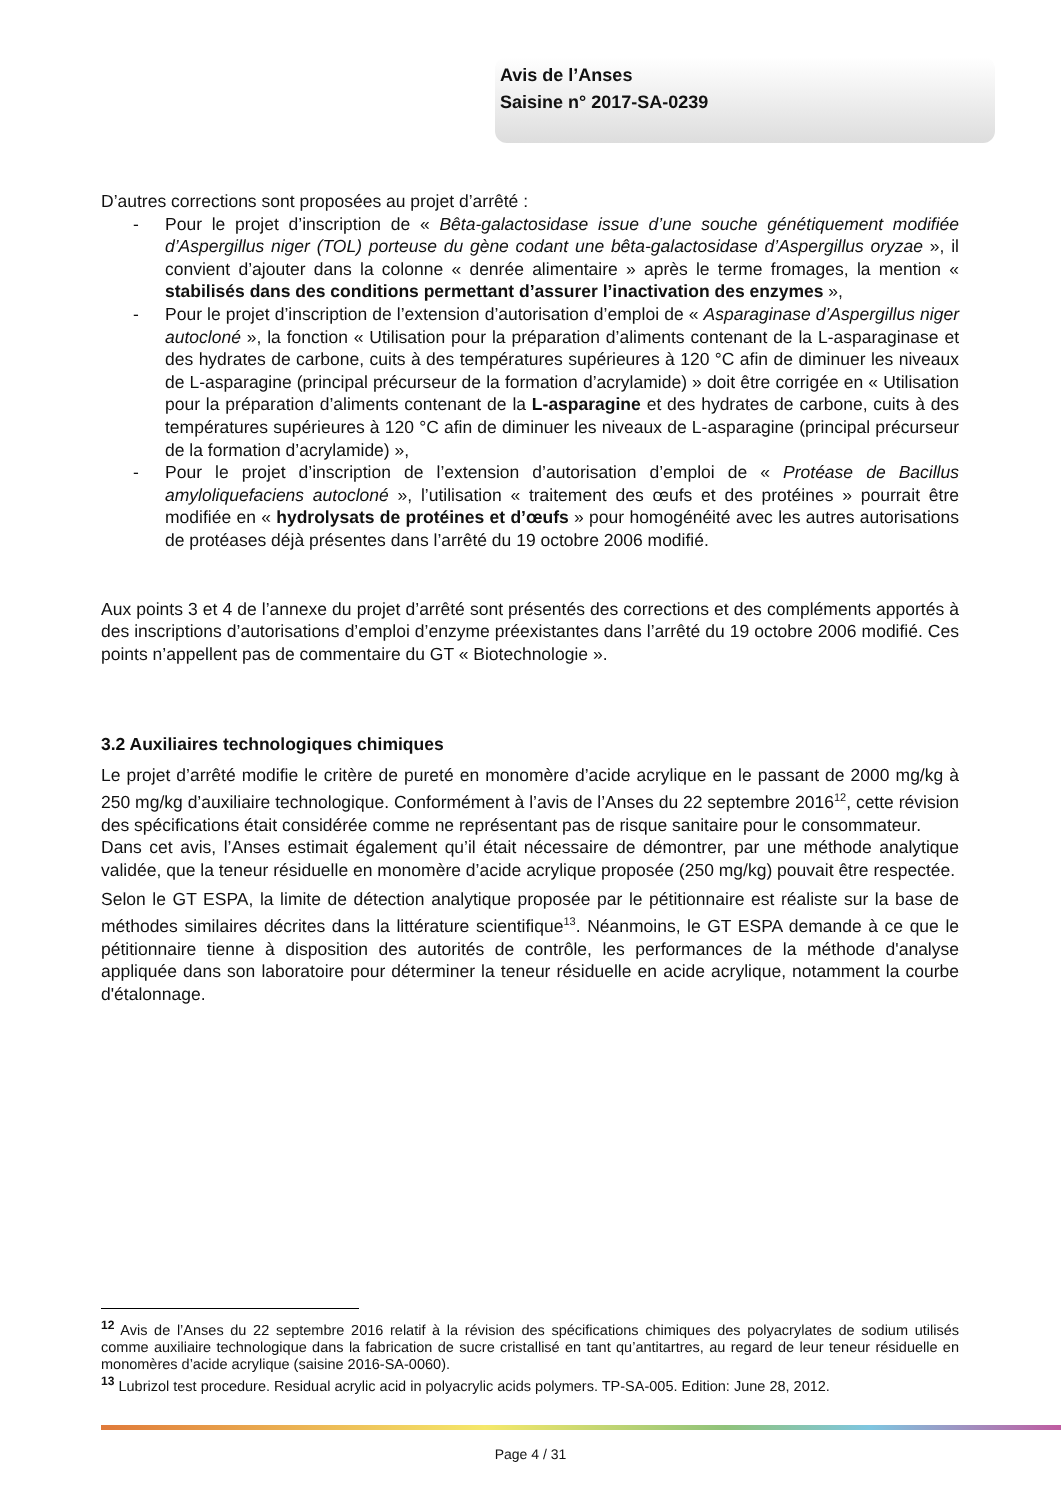Avis de l’Anses
Saisine n° 2017-SA-0239
D’autres corrections sont proposées au projet d’arrêté :
- Pour le projet d’inscription de « Bêta-galactosidase issue d’une souche génétiquement modifiée d’Aspergillus niger (TOL) porteuse du gène codant une bêta-galactosidase d’Aspergillus oryzae », il convient d’ajouter dans la colonne « denrée alimentaire » après le terme fromages, la mention « stabilisés dans des conditions permettant d’assurer l’inactivation des enzymes »,
- Pour le projet d’inscription de l’extension d’autorisation d’emploi de « Asparaginase d’Aspergillus niger autocloné », la fonction « Utilisation pour la préparation d’aliments contenant de la L-asparaginase et des hydrates de carbone, cuits à des températures supérieures à 120 °C afin de diminuer les niveaux de L-asparagine (principal précurseur de la formation d’acrylamide) » doit être corrigée en « Utilisation pour la préparation d’aliments contenant de la L-asparagine et des hydrates de carbone, cuits à des températures supérieures à 120 °C afin de diminuer les niveaux de L-asparagine (principal précurseur de la formation d’acrylamide) »,
- Pour le projet d’inscription de l’extension d’autorisation d’emploi de « Protéase de Bacillus amyloliquefaciens autocloné », l’utilisation « traitement des œufs et des protéines » pourrait être modifiée en « hydrolysats de protéines et d’œufs » pour homogénéité avec les autres autorisations de protéases déjà présentes dans l’arrêté du 19 octobre 2006 modifié.
Aux points 3 et 4 de l’annexe du projet d’arrêté sont présentés des corrections et des compléments apportés à des inscriptions d’autorisations d’emploi d’enzyme préexistantes dans l’arrêté du 19 octobre 2006 modifié. Ces points n’appellent pas de commentaire du GT « Biotechnologie ».
3.2 Auxiliaires technologiques chimiques
Le projet d’arrêté modifie le critère de pureté en monomère d’acide acrylique en le passant de 2000 mg/kg à 250 mg/kg d’auxiliaire technologique. Conformément à l’avis de l’Anses du 22 septembre 2016<sup>12</sup>, cette révision des spécifications était considérée comme ne représentant pas de risque sanitaire pour le consommateur.
Dans cet avis, l’Anses estimait également qu’il était nécessaire de démontrer, par une méthode analytique validée, que la teneur résiduelle en monomère d’acide acrylique proposée (250 mg/kg) pouvait être respectée.
Selon le GT ESPA, la limite de détection analytique proposée par le pétitionnaire est réaliste sur la base de méthodes similaires décrites dans la littérature scientifique<sup>13</sup>. Néanmoins, le GT ESPA demande à ce que le pétitionnaire tienne à disposition des autorités de contrôle, les performances de la méthode d'analyse appliquée dans son laboratoire pour déterminer la teneur résiduelle en acide acrylique, notamment la courbe d'étalonnage.
<sup>12</sup> Avis de l’Anses du 22 septembre 2016 relatif à la révision des spécifications chimiques des polyacrylates de sodium utilisés comme auxiliaire technologique dans la fabrication de sucre cristallisé en tant qu’antitartres, au regard de leur teneur résiduelle en monomères d’acide acrylique (saisine 2016-SA-0060).
<sup>13</sup> Lubrizol test procedure. Residual acrylic acid in polyacrylic acids polymers. TP-SA-005. Edition: June 28, 2012.
Page 4 / 31